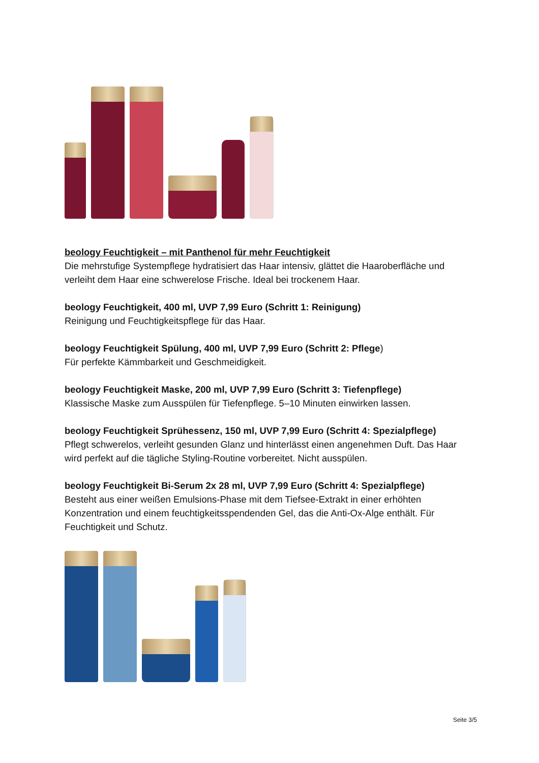beology Feuchtigkeit – mit Panthenol für mehr Feuchtigkeit
Die mehrstufige Systempflege hydratisiert das Haar intensiv, glättet die Haaroberfläche und verleiht dem Haar eine schwerelose Frische. Ideal bei trockenem Haar.
beology Feuchtigkeit, 400 ml, UVP 7,99 Euro (Schritt 1: Reinigung)
Reinigung und Feuchtigkeitspflege für das Haar.
beology Feuchtigkeit Spülung, 400 ml, UVP 7,99 Euro (Schritt 2: Pflege)
Für perfekte Kämmbarkeit und Geschmeidigkeit.
beology Feuchtigkeit Maske, 200 ml, UVP 7,99 Euro (Schritt 3: Tiefenpflege)
Klassische Maske zum Ausspülen für Tiefenpflege. 5–10 Minuten einwirken lassen.
beology Feuchtigkeit Sprühessenz, 150 ml, UVP 7,99 Euro (Schritt 4: Spezialpflege)
Pflegt schwerelos, verleiht gesunden Glanz und hinterlässt einen angenehmen Duft. Das Haar wird perfekt auf die tägliche Styling-Routine vorbereitet. Nicht ausspülen.
beology Feuchtigkeit Bi-Serum 2x 28 ml, UVP 7,99 Euro (Schritt 4: Spezialpflege)
Besteht aus einer weißen Emulsions-Phase mit dem Tiefsee-Extrakt in einer erhöhten Konzentration und einem feuchtigkeitsspendenden Gel, das die Anti-Ox-Alge enthält. Für Feuchtigkeit und Schutz.
Seite 3/5